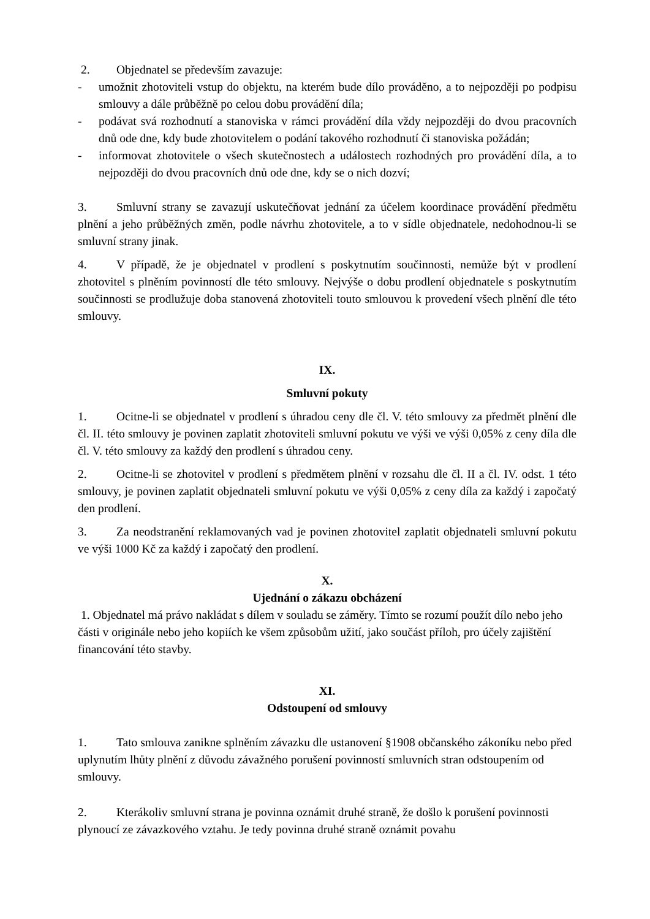2. Objednatel se především zavazuje:
- umožnit zhotoviteli vstup do objektu, na kterém bude dílo prováděno, a to nejpozději po podpisu smlouvy a dále průběžně po celou dobu provádění díla;
- podávat svá rozhodnutí a stanoviska v rámci provádění díla vždy nejpozději do dvou pracovních dnů ode dne, kdy bude zhotovitelem o podání takového rozhodnutí či stanoviska požádán;
- informovat zhotovitele o všech skutečnostech a událostech rozhodných pro provádění díla, a to nejpozději do dvou pracovních dnů ode dne, kdy se o nich dozví;
3. Smluvní strany se zavazují uskutečňovat jednání za účelem koordinace provádění předmětu plnění a jeho průběžných změn, podle návrhu zhotovitele, a to v sídle objednatele, nedohodnou-li se smluvní strany jinak.
4. V případě, že je objednatel v prodlení s poskytnutím součinnosti, nemůže být v prodlení zhotovitel s plněním povinností dle této smlouvy. Nejvýše o dobu prodlení objednatele s poskytnutím součinnosti se prodlužuje doba stanovená zhotoviteli touto smlouvou k provedení všech plnění dle této smlouvy.
IX.
Smluvní pokuty
1. Ocitne-li se objednatel v prodlení s úhradou ceny dle čl. V. této smlouvy za předmět plnění dle čl. II. této smlouvy je povinen zaplatit zhotoviteli smluvní pokutu ve výši ve výši 0,05% z ceny díla dle čl. V. této smlouvy za každý den prodlení s úhradou ceny.
2. Ocitne-li se zhotovitel v prodlení s předmětem plnění v rozsahu dle čl. II a čl. IV. odst. 1 této smlouvy, je povinen zaplatit objednateli smluvní pokutu ve výši 0,05% z ceny díla za každý i započatý den prodlení.
3. Za neodstranění reklamovaných vad je povinen zhotovitel zaplatit objednateli smluvní pokutu ve výši 1000 Kč za každý i započatý den prodlení.
X.
Ujednání o zákazu obcházení
1. Objednatel má právo nakládat s dílem v souladu se záměry. Tímto se rozumí použít dílo nebo jeho části v originále nebo jeho kopiích ke všem způsobům užití, jako součást příloh, pro účely zajištění financování této stavby.
XI.
Odstoupení od smlouvy
1. Tato smlouva zanikne splněním závazku dle ustanovení §1908 občanského zákoníku nebo před uplynutím lhůty plnění z důvodu závažného porušení povinností smluvních stran odstoupením od smlouvy.
2. Kterákoliv smluvní strana je povinna oznámit druhé straně, že došlo k porušení povinnosti plynoucí ze závazkového vztahu. Je tedy povinna druhé straně oznámit povahu